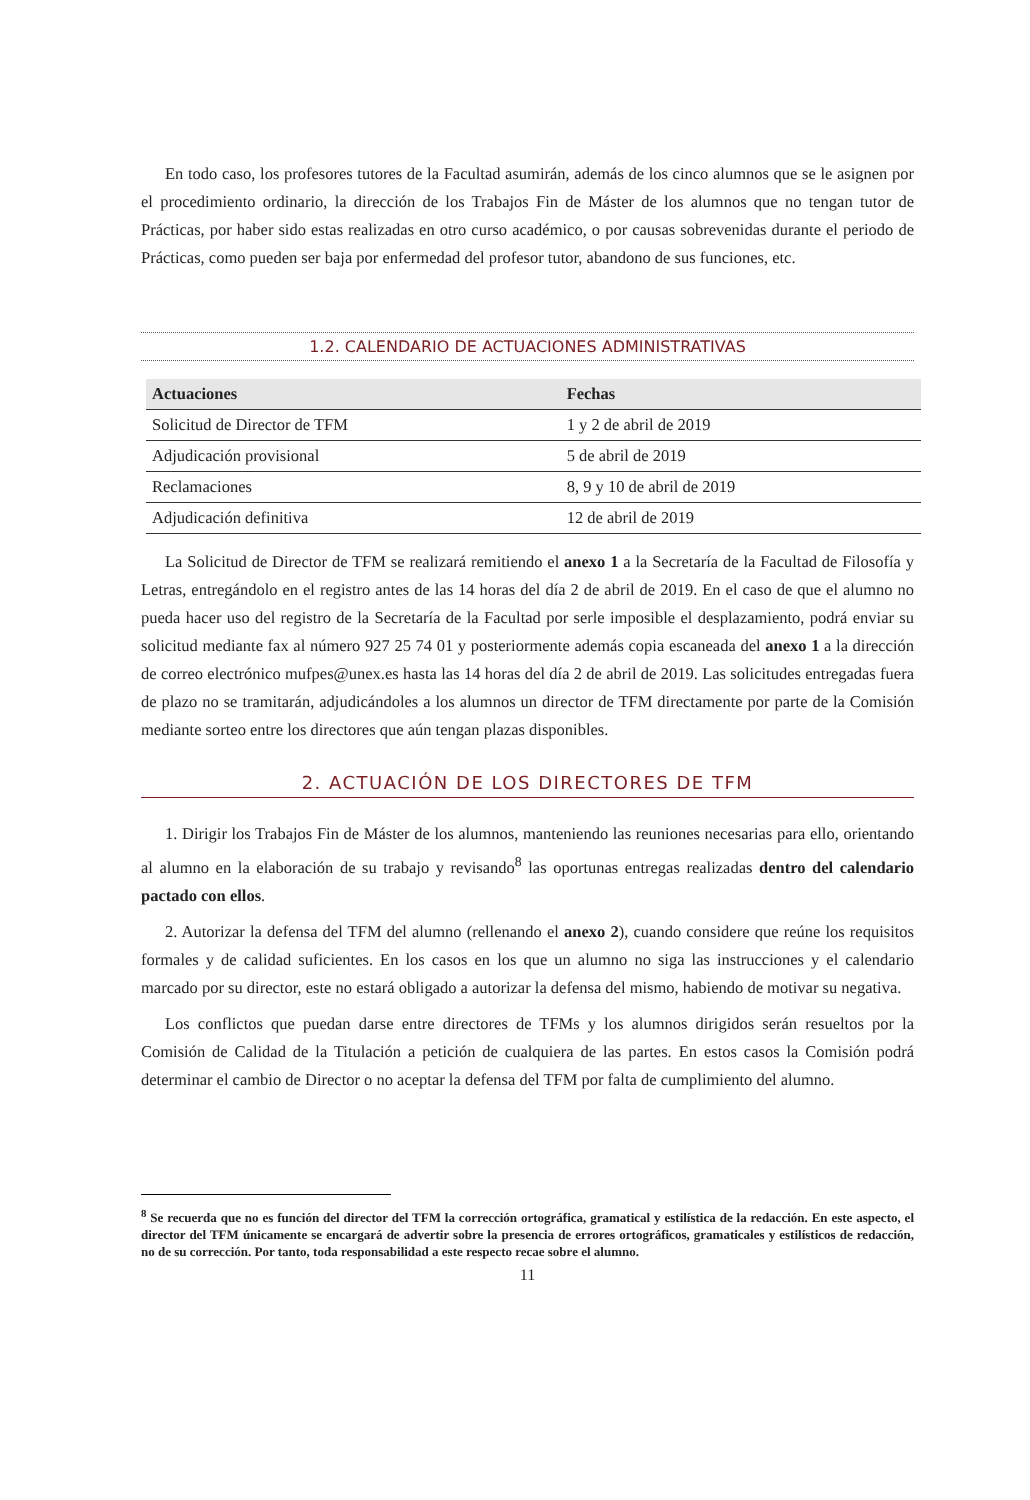En todo caso, los profesores tutores de la Facultad asumirán, además de los cinco alumnos que se le asignen por el procedimiento ordinario, la dirección de los Trabajos Fin de Máster de los alumnos que no tengan tutor de Prácticas, por haber sido estas realizadas en otro curso académico, o por causas sobrevenidas durante el periodo de Prácticas, como pueden ser baja por enfermedad del profesor tutor, abandono de sus funciones, etc.
1.2. CALENDARIO DE ACTUACIONES ADMINISTRATIVAS
| Actuaciones | Fechas |
| --- | --- |
| Solicitud de Director de TFM | 1 y 2 de abril de 2019 |
| Adjudicación provisional | 5 de abril de 2019 |
| Reclamaciones | 8, 9 y 10 de abril de 2019 |
| Adjudicación definitiva | 12 de abril de 2019 |
La Solicitud de Director de TFM se realizará remitiendo el anexo 1 a la Secretaría de la Facultad de Filosofía y Letras, entregándolo en el registro antes de las 14 horas del día 2 de abril de 2019. En el caso de que el alumno no pueda hacer uso del registro de la Secretaría de la Facultad por serle imposible el desplazamiento, podrá enviar su solicitud mediante fax al número 927 25 74 01 y posteriormente además copia escaneada del anexo 1 a la dirección de correo electrónico mufpes@unex.es hasta las 14 horas del día 2 de abril de 2019. Las solicitudes entregadas fuera de plazo no se tramitarán, adjudicándoles a los alumnos un director de TFM directamente por parte de la Comisión mediante sorteo entre los directores que aún tengan plazas disponibles.
2. ACTUACIÓN DE LOS DIRECTORES DE TFM
1. Dirigir los Trabajos Fin de Máster de los alumnos, manteniendo las reuniones necesarias para ello, orientando al alumno en la elaboración de su trabajo y revisando<sup>8</sup> las oportunas entregas realizadas dentro del calendario pactado con ellos.
2. Autorizar la defensa del TFM del alumno (rellenando el anexo 2), cuando considere que reúne los requisitos formales y de calidad suficientes. En los casos en los que un alumno no siga las instrucciones y el calendario marcado por su director, este no estará obligado a autorizar la defensa del mismo, habiendo de motivar su negativa.
Los conflictos que puedan darse entre directores de TFMs y los alumnos dirigidos serán resueltos por la Comisión de Calidad de la Titulación a petición de cualquiera de las partes. En estos casos la Comisión podrá determinar el cambio de Director o no aceptar la defensa del TFM por falta de cumplimiento del alumno.
<sup>8</sup> Se recuerda que no es función del director del TFM la corrección ortográfica, gramatical y estilística de la redacción. En este aspecto, el director del TFM únicamente se encargará de advertir sobre la presencia de errores ortográficos, gramaticales y estilísticos de redacción, no de su corrección. Por tanto, toda responsabilidad a este respecto recae sobre el alumno.
11